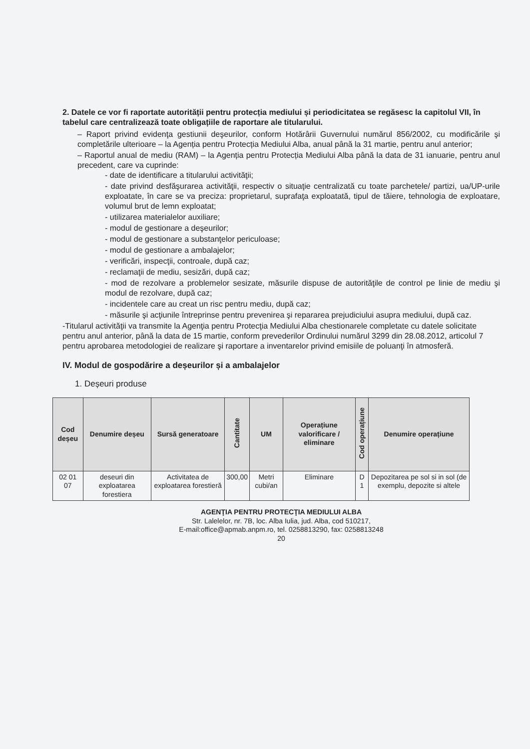2. Datele ce vor fi raportate autorității pentru protecția mediului și periodicitatea se regăsesc la capitolul VII, în tabelul care centralizează toate obligațiile de raportare ale titularului.
– Raport privind evidenţa gestiunii deşeurilor, conform Hotărârii Guvernului numărul 856/2002, cu modificările şi completările ulterioare – la Agenția pentru Protecția Mediului Alba, anual până la 31 martie, pentru anul anterior;
– Raportul anual de mediu (RAM) – la Agenția pentru Protecția Mediului Alba până la data de 31 ianuarie, pentru anul precedent, care va cuprinde:
- date de identificare a titularului activităţii;
- date privind desfăşurarea activităţii, respectiv o situaţie centralizată cu toate parchetele/ partizi, ua/UP-urile exploatate, în care se va preciza: proprietarul, suprafaţa exploatată, tipul de tăiere, tehnologia de exploatare, volumul brut de lemn exploatat;
- utilizarea materialelor auxiliare;
- modul de gestionare a deşeurilor;
- modul de gestionare a substanţelor periculoase;
- modul de gestionare a ambalajelor;
- verificări, inspecţii, controale, după caz;
- reclamaţii de mediu, sesizări, după caz;
- mod de rezolvare a problemelor sesizate, măsurile dispuse de autorităţile de control pe linie de mediu şi modul de rezolvare, după caz;
- incidentele care au creat un risc pentru mediu, după caz;
- măsurile şi acţiunile întreprinse pentru prevenirea şi repararea prejudiciului asupra mediului, după caz.
-Titularul activităţii va transmite la Agenţia pentru Protecţia Mediului Alba chestionarele completate cu datele solicitate pentru anul anterior, până la data de 15 martie, conform prevederilor Ordinului numărul 3299 din 28.08.2012, articolul 7 pentru aprobarea metodologiei de realizare şi raportare a inventarelor privind emisiile de poluanţi în atmosferă.
IV. Modul de gospodărire a deșeurilor și a ambalajelor
1. Deșeuri produse
| Cod deșeu | Denumire deșeu | Sursă generatoare | Cantitate | UM | Operațiune valorificare / eliminare | Cod operațiune | Denumire operațiune |
| --- | --- | --- | --- | --- | --- | --- | --- |
| 02 01 07 | deseuri din exploatarea forestiera | Activitatea de exploatarea forestieră | 300,00 | Metri cubi/an | Eliminare | D 1 | Depozitarea pe sol si in sol (de exemplu, depozite si altele |
AGENŢIA PENTRU PROTECŢIA MEDIULUI ALBA
Str. Lalelelor, nr. 7B, loc. Alba Iulia, jud. Alba, cod 510217,
E-mail:office@apmab.anpm.ro, tel. 0258813290, fax: 0258813248
20